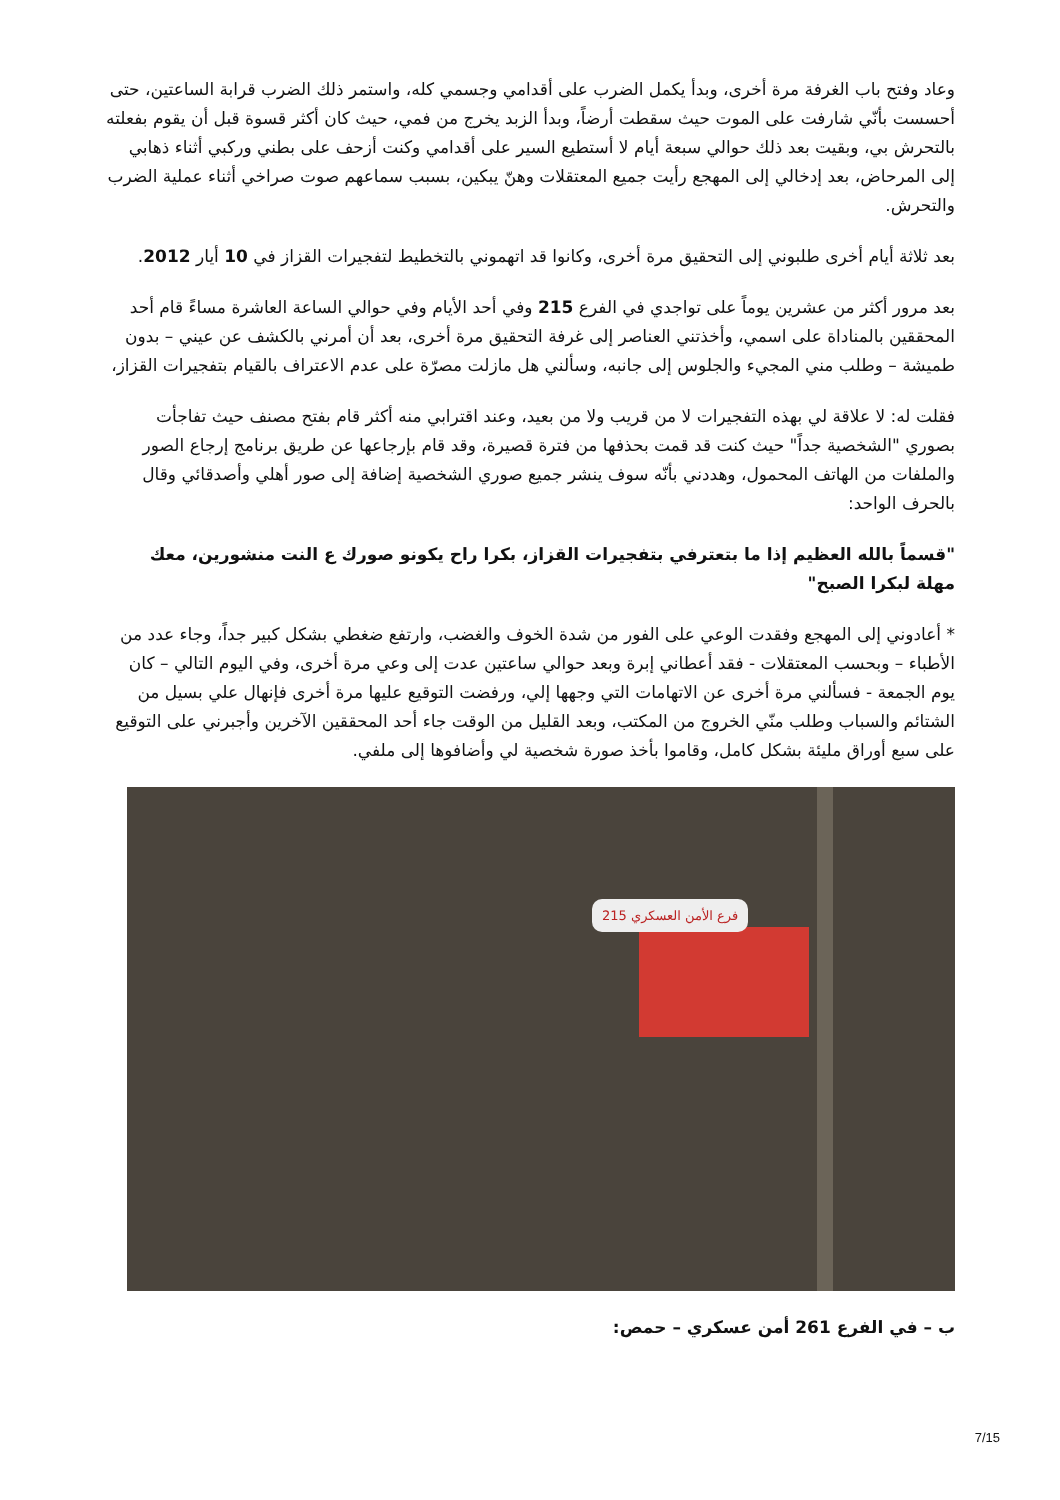وعاد وفتح باب الغرفة مرة أخرى، وبدأ يكمل الضرب على أقدامي وجسمي كله، واستمر ذلك الضرب قرابة الساعتين، حتى أحسست بأنّي شارفت على الموت حيث سقطت أرضاً، وبدأ الزبد يخرج من فمي، حيث كان أكثر قسوة قبل أن يقوم بفعلته بالتحرش بي، وبقيت بعد ذلك حوالي سبعة أيام لا أستطيع السير على أقدامي وكنت أزحف على بطني وركبي أثناء ذهابي إلى المرحاض، بعد إدخالي إلى المهجع رأيت جميع المعتقلات وهنّ يبكين، بسبب سماعهم صوت صراخي أثناء عملية الضرب والتحرش.
بعد ثلاثة أيام أخرى طلبوني إلى التحقيق مرة أخرى، وكانوا قد اتهموني بالتخطيط لتفجيرات القزاز في 10 أيار 2012.
بعد مرور أكثر من عشرين يوماً على تواجدي في الفرع 215 وفي أحد الأيام وفي حوالي الساعة العاشرة مساءً قام أحد المحققين بالمناداة على اسمي، وأخذتني العناصر إلى غرفة التحقيق مرة أخرى، بعد أن أمرني بالكشف عن عيني – بدون طميشة – وطلب مني المجيء والجلوس إلى جانبه، وسألني هل مازلت مصرّة على عدم الاعتراف بالقيام بتفجيرات القزاز،
فقلت له: لا علاقة لي بهذه التفجيرات لا من قريب ولا من بعيد، وعند اقترابي منه أكثر قام بفتح مصنف حيث تفاجأت بصوري "الشخصية جداً" حيث كنت قد قمت بحذفها من فترة قصيرة، وقد قام بإرجاعها عن طريق برنامج إرجاع الصور والملفات من الهاتف المحمول، وهددني بأنّه سوف ينشر جميع صوري الشخصية إضافة إلى صور أهلي وأصدقائي وقال بالحرف الواحد:
"قسماً بالله العظيم إذا ما بتعترفي بتفجيرات القزاز، بكرا راح يكونو صورك ع النت منشورين، معك مهلة لبكرا الصبح"
* أعادوني إلى المهجع وفقدت الوعي على الفور من شدة الخوف والغضب، وارتفع ضغطي بشكل كبير جداً، وجاء عدد من الأطباء – وبحسب المعتقلات - فقد أعطاني إبرة وبعد حوالي ساعتين عدت إلى وعي مرة أخرى، وفي اليوم التالي – كان يوم الجمعة - فسألني مرة أخرى عن الاتهامات التي وجهها إلي، ورفضت التوقيع عليها مرة أخرى فإنهال علي بسيل من الشتائم والسباب وطلب منّي الخروج من المكتب، وبعد القليل من الوقت جاء أحد المحققين الآخرين وأجبرني على التوقيع على سبع أوراق مليئة بشكل كامل، وقاموا بأخذ صورة شخصية لي وأضافوها إلى ملفي.
فرع الأمن العسكري 215
ب – في الفرع 261 أمن عسكري – حمص:
7/15